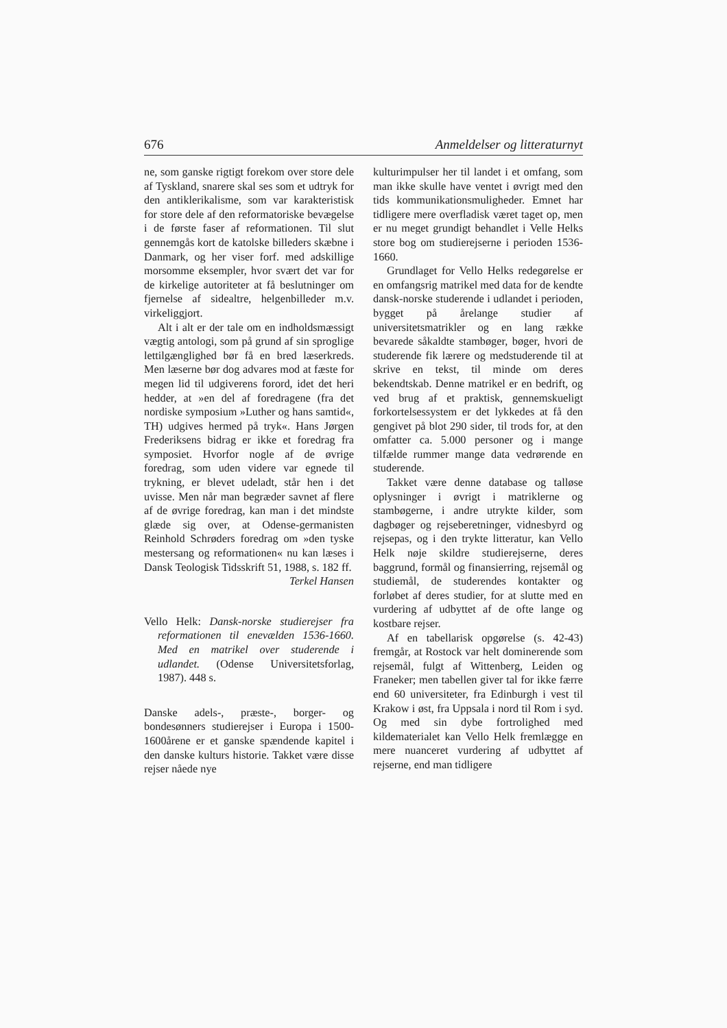676 Anmeldelser og litteraturnyt
ne, som ganske rigtigt forekom over store dele af Tyskland, snarere skal ses som et udtryk for den antiklerikalisme, som var karakteristisk for store dele af den reformatoriske bevægelse i de første faser af reformationen. Til slut gennemgås kort de katolske billeders skæbne i Danmark, og her viser forf. med adskillige morsomme eksempler, hvor svært det var for de kirkelige autoriteter at få beslutninger om fjernelse af sidealtre, helgenbilleder m.v. virkeliggjort.
Alt i alt er der tale om en indholdsmæssigt vægtig antologi, som på grund af sin sproglige lettilgænglighed bør få en bred læserkreds. Men læserne bør dog advares mod at fæste for megen lid til udgiverens forord, idet det heri hedder, at »en del af foredragene (fra det nordiske symposium »Luther og hans samtid«, TH) udgives hermed på tryk«. Hans Jørgen Frederiksens bidrag er ikke et foredrag fra symposiet. Hvorfor nogle af de øvrige foredrag, som uden videre var egnede til trykning, er blevet udeladt, står hen i det uvisse. Men når man begræder savnet af flere af de øvrige foredrag, kan man i det mindste glæde sig over, at Odense-germanisten Reinhold Schrøders foredrag om »den tyske mestersang og reformationen« nu kan læses i Dansk Teologisk Tidsskrift 51, 1988, s. 182 ff.
Terkel Hansen
Vello Helk: Dansk-norske studierejser fra reformationen til enevælden 1536-1660. Med en matrikel over studerende i udlandet. (Odense Universitetsforlag, 1987). 448 s.
Danske adels-, præste-, borger- og bondesønners studierejser i Europa i 1500-1600årene er et ganske spændende kapitel i den danske kulturs historie. Takket være disse rejser nåede nye
kulturimpulser her til landet i et omfang, som man ikke skulle have ventet i øvrigt med den tids kommunikationsmuligheder. Emnet har tidligere mere overfladisk været taget op, men er nu meget grundigt behandlet i Velle Helks store bog om studierejserne i perioden 1536-1660.
Grundlaget for Vello Helks redegørelse er en omfangsrig matrikel med data for de kendte dansk-norske studerende i udlandet i perioden, bygget på årelange studier af universitetsmatrikler og en lang række bevarede såkaldte stambøger, bøger, hvori de studerende fik lærere og medstuderende til at skrive en tekst, til minde om deres bekendtskab. Denne matrikel er en bedrift, og ved brug af et praktisk, gennemskueligt forkortelsessystem er det lykkedes at få den gengivet på blot 290 sider, til trods for, at den omfatter ca. 5.000 personer og i mange tilfælde rummer mange data vedrørende en studerende.
Takket være denne database og talløse oplysninger i øvrigt i matriklerne og stambøgerne, i andre utrykte kilder, som dagbøger og rejseberetninger, vidnesbyrd og rejsepas, og i den trykte litteratur, kan Vello Helk nøje skildre studierejserne, deres baggrund, formål og finansierring, rejsemål og studiemål, de studerendes kontakter og forløbet af deres studier, for at slutte med en vurdering af udbyttet af de ofte lange og kostbare rejser.
Af en tabellarisk opgørelse (s. 42-43) fremgår, at Rostock var helt dominerende som rejsemål, fulgt af Wittenberg, Leiden og Franeker; men tabellen giver tal for ikke færre end 60 universiteter, fra Edinburgh i vest til Krakow i øst, fra Uppsala i nord til Rom i syd. Og med sin dybe fortrolighed med kildematerialet kan Vello Helk fremlægge en mere nuanceret vurdering af udbyttet af rejserne, end man tidligere